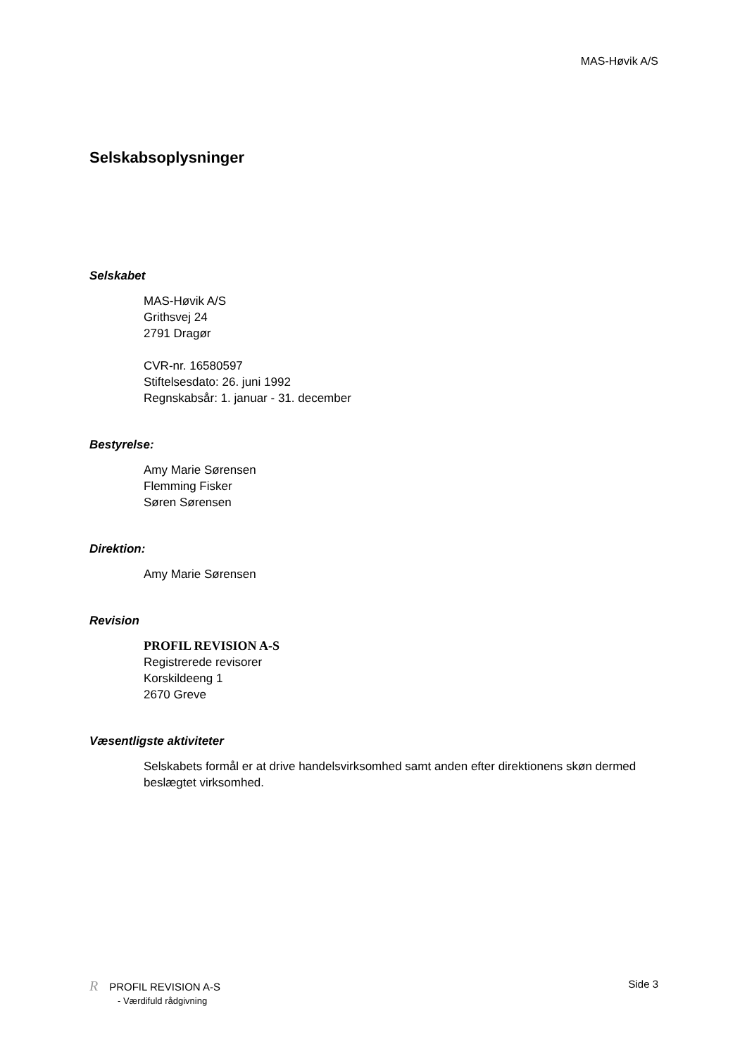MAS-Høvik A/S
Selskabsoplysninger
Selskabet
MAS-Høvik A/S
Grithsvej 24
2791 Dragør
CVR-nr. 16580597
Stiftelsesdato: 26. juni 1992
Regnskabsår: 1. januar - 31. december
Bestyrelse:
Amy Marie Sørensen
Flemming Fisker
Søren Sørensen
Direktion:
Amy Marie Sørensen
Revision
PROFIL REVISION A-S
Registrerede revisorer
Korskildeeng 1
2670 Greve
Væsentligste aktiviteter
Selskabets formål er at drive handelsvirksomhed samt anden efter direktionens skøn dermed beslægtet virksomhed.
R PROFIL REVISION A-S
- Værdifuld rådgivning
Side 3